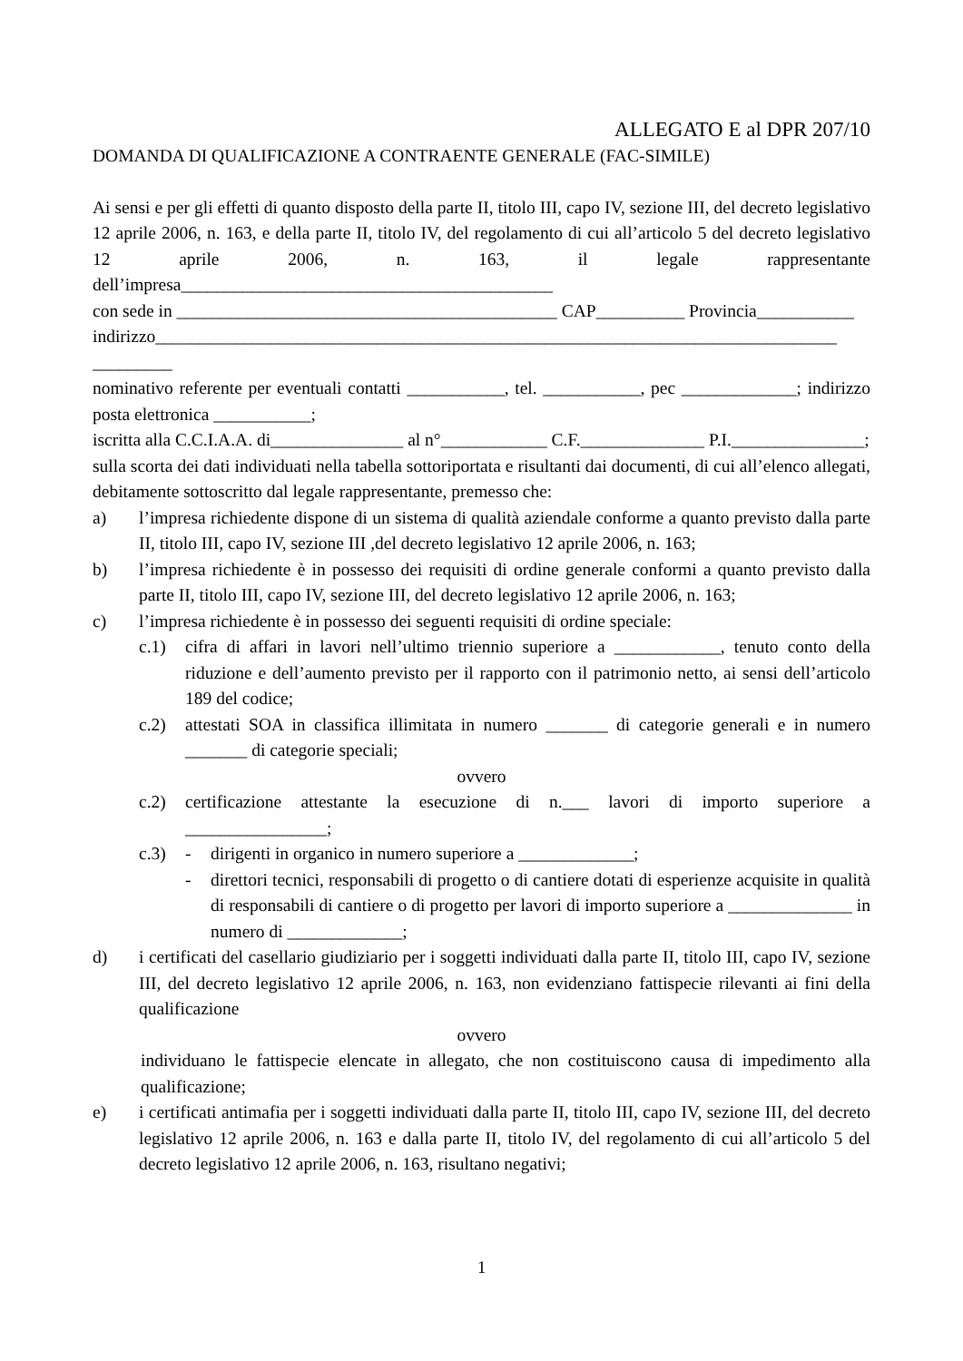ALLEGATO E al DPR 207/10
DOMANDA DI QUALIFICAZIONE A CONTRAENTE GENERALE (FAC-SIMILE)
Ai sensi e per gli effetti di quanto disposto della parte II, titolo III, capo IV, sezione III, del decreto legislativo 12 aprile 2006, n. 163, e della parte II, titolo IV, del regolamento di cui all’articolo 5 del decreto legislativo 12 aprile 2006, n. 163, il legale rappresentante dell’impresa__________________________________________
con sede in ___________________________________________ CAP__________ Provincia___________
indirizzo_____________________________________________________________________________ _________
nominativo referente per eventuali contatti ___________, tel. ___________, pec _____________; indirizzo posta elettronica ___________;
iscritta alla C.C.I.A.A. di_______________ al n°____________ C.F.______________ P.I._______________;
sulla scorta dei dati individuati nella tabella sottoriportata e risultanti dai documenti, di cui all’elenco allegati, debitamente sottoscritto dal legale rappresentante, premesso che:
a) l’impresa richiedente dispone di un sistema di qualità aziendale conforme a quanto previsto dalla parte II, titolo III, capo IV, sezione III ,del decreto legislativo 12 aprile 2006, n. 163;
b) l’impresa richiedente è in possesso dei requisiti di ordine generale conformi a quanto previsto dalla parte II, titolo III, capo IV, sezione III, del decreto legislativo 12 aprile 2006, n. 163;
c) l’impresa richiedente è in possesso dei seguenti requisiti di ordine speciale:
c.1) cifra di affari in lavori nell’ultimo triennio superiore a ____________, tenuto conto della riduzione e dell’aumento previsto per il rapporto con il patrimonio netto, ai sensi dell’articolo 189 del codice;
c.2) attestati SOA in classifica illimitata in numero _______ di categorie generali e in numero _______ di categorie speciali;
ovvero
c.2) certificazione attestante la esecuzione di n.___ lavori di importo superiore a ________________;
c.3) - dirigenti in organico in numero superiore a _____________;
- direttori tecnici, responsabili di progetto o di cantiere dotati di esperienze acquisite in qualità di responsabili di cantiere o di progetto per lavori di importo superiore a ______________ in numero di _____________;
d) i certificati del casellario giudiziario per i soggetti individuati dalla parte II, titolo III, capo IV, sezione III, del decreto legislativo 12 aprile 2006, n. 163, non evidenziano fattispecie rilevanti ai fini della qualificazione
ovvero
individuano le fattispecie elencate in allegato, che non costituiscono causa di impedimento alla qualificazione;
e) i certificati antimafia per i soggetti individuati dalla parte II, titolo III, capo IV, sezione III, del decreto legislativo 12 aprile 2006, n. 163 e dalla parte II, titolo IV, del regolamento di cui all’articolo 5 del decreto legislativo 12 aprile 2006, n. 163, risultano negativi;
1